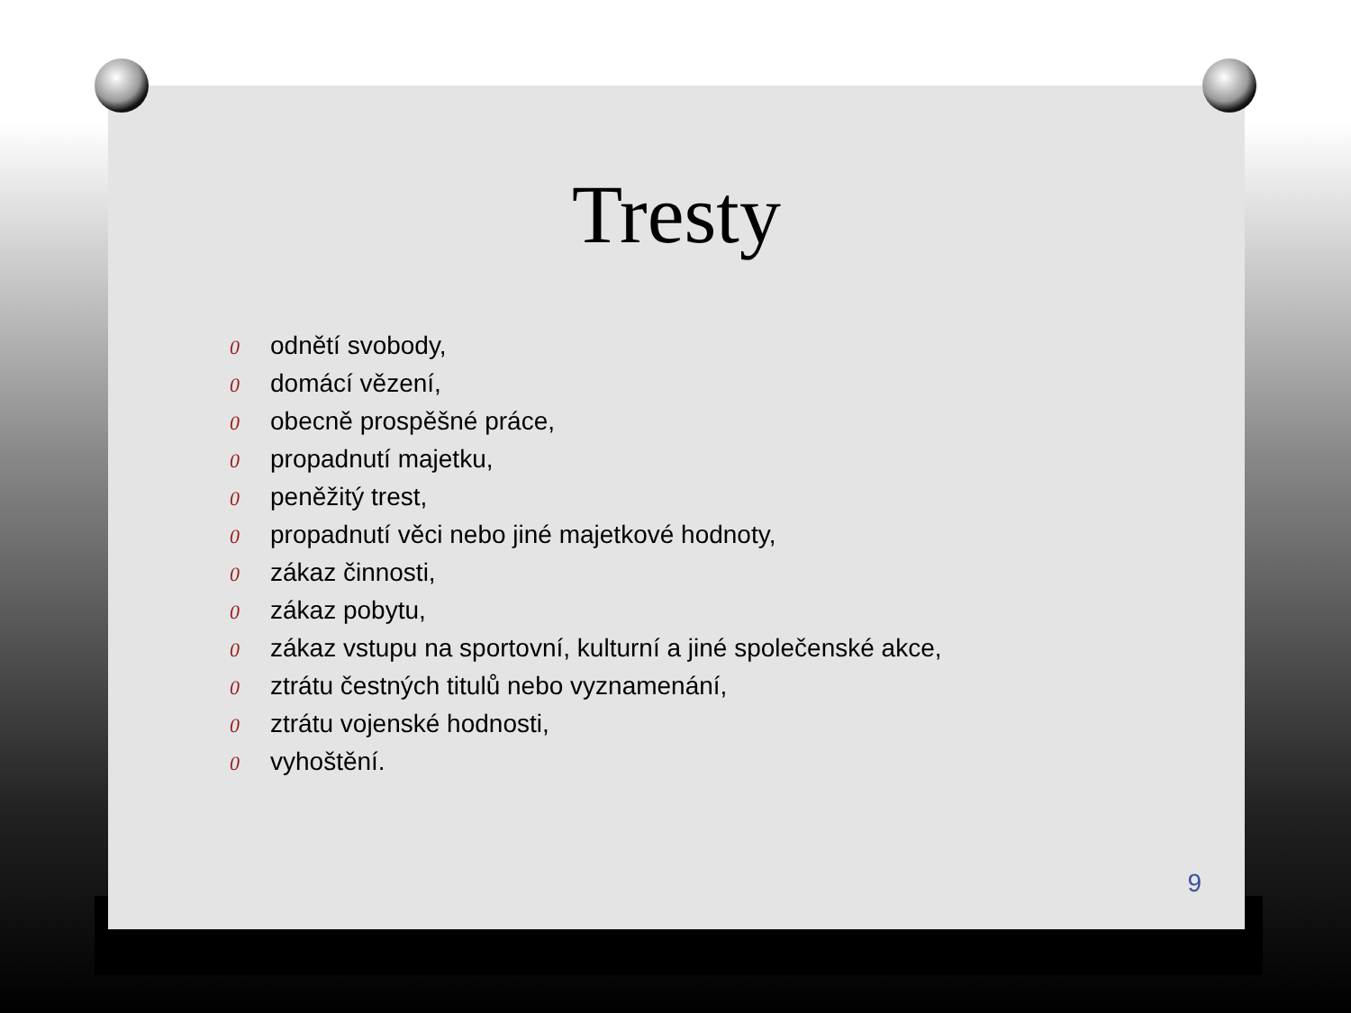Tresty
0 odnětí svobody,
0 domácí vězení,
0 obecně prospěšné práce,
0 propadnutí majetku,
0 peněžitý trest,
0 propadnutí věci nebo jiné majetkové hodnoty,
0 zákaz činnosti,
0 zákaz pobytu,
0 zákaz vstupu na sportovní, kulturní a jiné společenské akce,
0 ztrátu čestných titulů nebo vyznamenání,
0 ztrátu vojenské hodnosti,
0 vyhoštění.
9